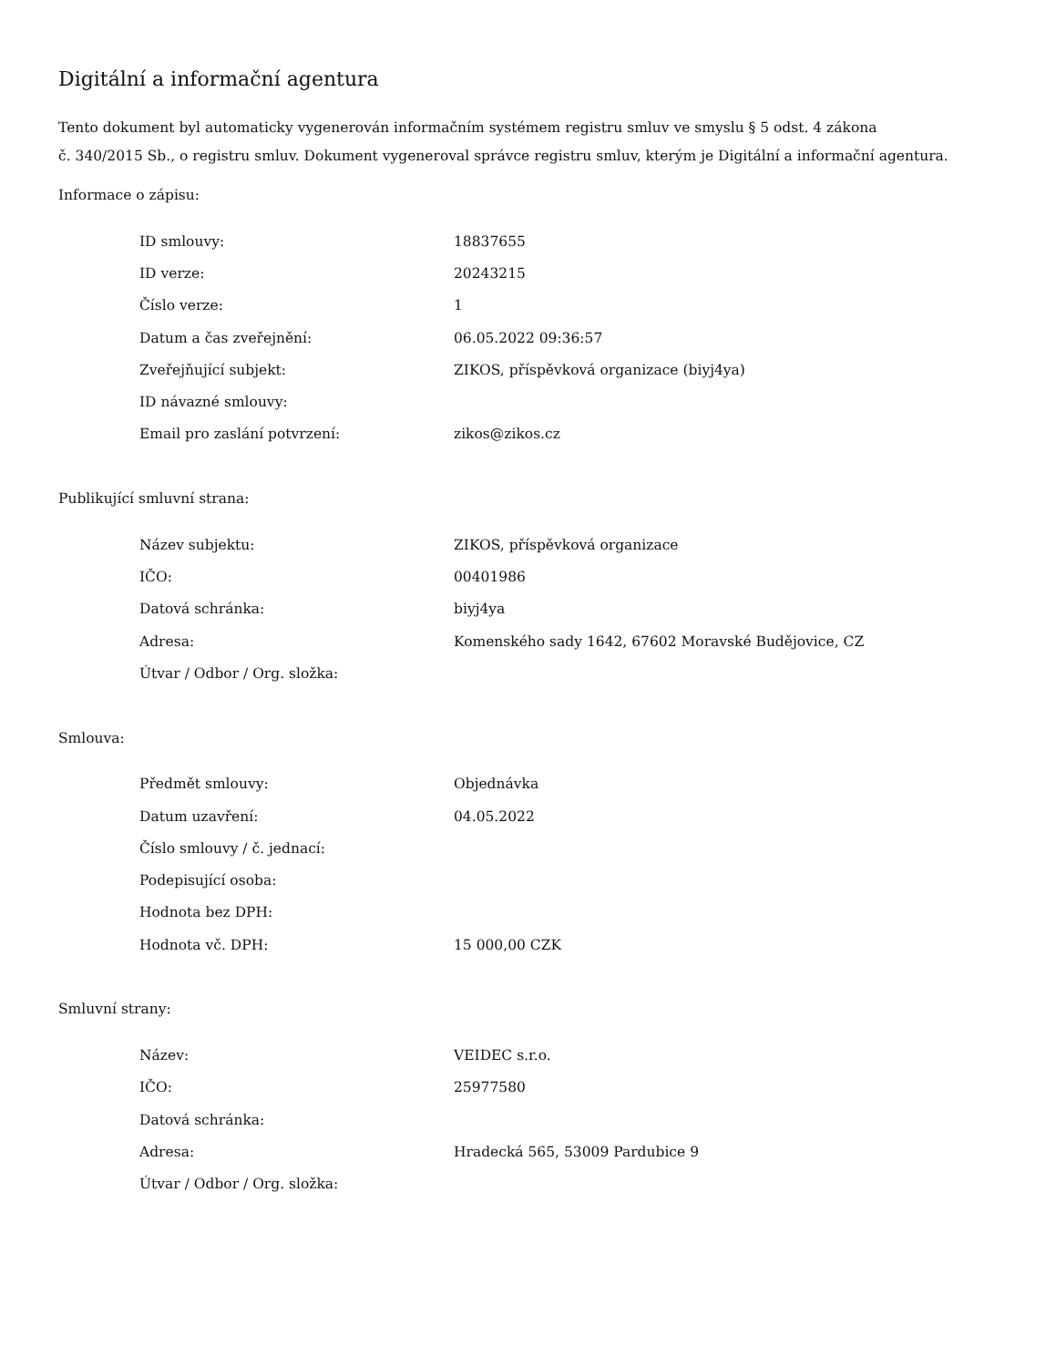Digitální a informační agentura
Tento dokument byl automaticky vygenerován informačním systémem registru smluv ve smyslu § 5 odst. 4 zákona
č. 340/2015 Sb., o registru smluv. Dokument vygeneroval správce registru smluv, kterým je Digitální a informační agentura.
Informace o zápisu:
| ID smlouvy: | 18837655 |
| ID verze: | 20243215 |
| Číslo verze: | 1 |
| Datum a čas zveřejnění: | 06.05.2022 09:36:57 |
| Zveřejňující subjekt: | ZIKOS, příspěvková organizace (biyj4ya) |
| ID návazné smlouvy: | |
| Email pro zaslání potvrzení: | zikos@zikos.cz |
Publikující smluvní strana:
| Název subjektu: | ZIKOS, příspěvková organizace |
| IČO: | 00401986 |
| Datová schránka: | biyj4ya |
| Adresa: | Komenského sady 1642, 67602 Moravské Budějovice, CZ |
| Útvar / Odbor / Org. složka: | |
Smlouva:
| Předmět smlouvy: | Objednávka |
| Datum uzavření: | 04.05.2022 |
| Číslo smlouvy / č. jednací: | |
| Podepisující osoba: | |
| Hodnota bez DPH: | |
| Hodnota vč. DPH: | 15 000,00 CZK |
Smluvní strany:
| Název: | VEIDEC s.r.o. |
| IČO: | 25977580 |
| Datová schránka: | |
| Adresa: | Hradecká 565, 53009 Pardubice 9 |
| Útvar / Odbor / Org. složka: | |